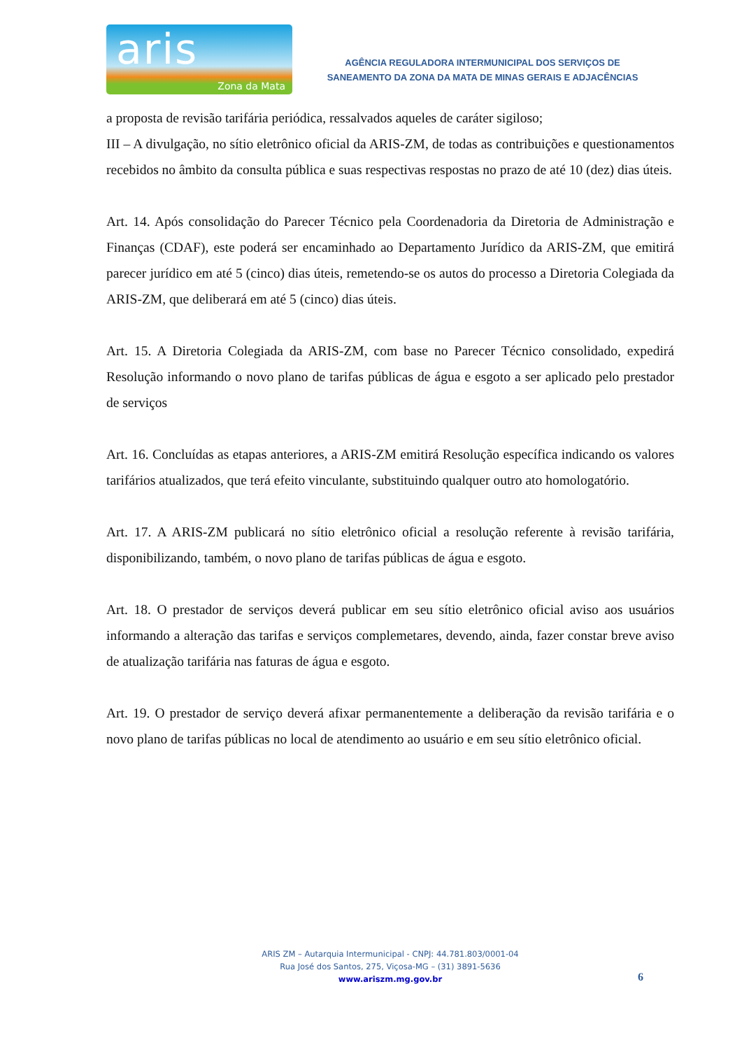aris
Zona da Mata
AGÊNCIA REGULADORA INTERMUNICIPAL DOS SERVIÇOS DE
SANEAMENTO DA ZONA DA MATA DE MINAS GERAIS E ADJACÊNCIAS
a proposta de revisão tarifária periódica, ressalvados aqueles de caráter sigiloso;
III – A divulgação, no sítio eletrônico oficial da ARIS-ZM, de todas as contribuições e questionamentos recebidos no âmbito da consulta pública e suas respectivas respostas no prazo de até 10 (dez) dias úteis.
Art. 14. Após consolidação do Parecer Técnico pela Coordenadoria da Diretoria de Administração e Finanças (CDAF), este poderá ser encaminhado ao Departamento Jurídico da ARIS-ZM, que emitirá parecer jurídico em até 5 (cinco) dias úteis, remetendo-se os autos do processo a Diretoria Colegiada da ARIS-ZM, que deliberará em até 5 (cinco) dias úteis.
Art. 15. A Diretoria Colegiada da ARIS-ZM, com base no Parecer Técnico consolidado, expedirá Resolução informando o novo plano de tarifas públicas de água e esgoto a ser aplicado pelo prestador de serviços
Art. 16. Concluídas as etapas anteriores, a ARIS-ZM emitirá Resolução específica indicando os valores tarifários atualizados, que terá efeito vinculante, substituindo qualquer outro ato homologatório.
Art. 17. A ARIS-ZM publicará no sítio eletrônico oficial a resolução referente à revisão tarifária, disponibilizando, também, o novo plano de tarifas públicas de água e esgoto.
Art. 18. O prestador de serviços deverá publicar em seu sítio eletrônico oficial aviso aos usuários informando a alteração das tarifas e serviços complemetares, devendo, ainda, fazer constar breve aviso de atualização tarifária nas faturas de água e esgoto.
Art. 19. O prestador de serviço deverá afixar permanentemente a deliberação da revisão tarifária e o novo plano de tarifas públicas no local de atendimento ao usuário e em seu sítio eletrônico oficial.
ARIS ZM – Autarquia Intermunicipal - CNPJ: 44.781.803/0001-04
Rua José dos Santos, 275, Viçosa-MG – (31) 3891-5636
www.ariszm.mg.gov.br
6